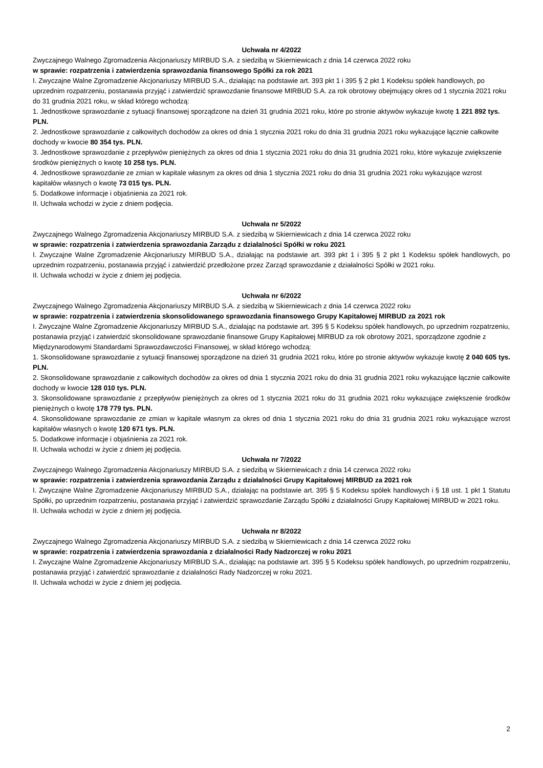Uchwała nr 4/2022
Zwyczajnego Walnego Zgromadzenia Akcjonariuszy MIRBUD S.A. z siedzibą w Skierniewicach z dnia 14 czerwca 2022 roku
w sprawie: rozpatrzenia i zatwierdzenia sprawozdania finansowego Spółki za rok 2021
I. Zwyczajne Walne Zgromadzenie Akcjonariuszy MIRBUD S.A., działając na podstawie art. 393 pkt 1 i 395 § 2 pkt 1 Kodeksu spółek handlowych, po uprzednim rozpatrzeniu, postanawia przyjąć i zatwierdzić sprawozdanie finansowe MIRBUD S.A. za rok obrotowy obejmujący okres od 1 stycznia 2021 roku do 31 grudnia 2021 roku, w skład którego wchodzą:
1. Jednostkowe sprawozdanie z sytuacji finansowej sporządzone na dzień 31 grudnia 2021 roku, które po stronie aktywów wykazuje kwotę 1 221 892 tys. PLN.
2. Jednostkowe sprawozdanie z całkowitych dochodów za okres od dnia 1 stycznia 2021 roku do dnia 31 grudnia 2021 roku wykazujące łącznie całkowite dochody w kwocie 80 354 tys. PLN.
3. Jednostkowe sprawozdanie z przepływów pieniężnych za okres od dnia 1 stycznia 2021 roku do dnia 31 grudnia 2021 roku, które wykazuje zwiększenie środków pieniężnych o kwotę 10 258 tys. PLN.
4. Jednostkowe sprawozdanie ze zmian w kapitale własnym za okres od dnia 1 stycznia 2021 roku do dnia 31 grudnia 2021 roku wykazujące wzrost kapitałów własnych o kwotę 73 015 tys. PLN.
5. Dodatkowe informacje i objaśnienia za 2021 rok.
II. Uchwała wchodzi w życie z dniem podjęcia.
Uchwała nr 5/2022
Zwyczajnego Walnego Zgromadzenia Akcjonariuszy MIRBUD S.A. z siedzibą w Skierniewicach z dnia 14 czerwca 2022 roku
w sprawie: rozpatrzenia i zatwierdzenia sprawozdania Zarządu z działalności Spółki w roku 2021
I. Zwyczajne Walne Zgromadzenie Akcjonariuszy MIRBUD S.A., działając na podstawie art. 393 pkt 1 i 395 § 2 pkt 1 Kodeksu spółek handlowych, po uprzednim rozpatrzeniu, postanawia przyjąć i zatwierdzić przedłożone przez Zarząd sprawozdanie z działalności Spółki w 2021 roku.
II. Uchwała wchodzi w życie z dniem jej podjęcia.
Uchwała nr 6/2022
Zwyczajnego Walnego Zgromadzenia Akcjonariuszy MIRBUD S.A. z siedzibą w Skierniewicach z dnia 14 czerwca 2022 roku
w sprawie: rozpatrzenia i zatwierdzenia skonsolidowanego sprawozdania finansowego Grupy Kapitałowej MIRBUD za 2021 rok
I. Zwyczajne Walne Zgromadzenie Akcjonariuszy MIRBUD S.A., działając na podstawie art. 395 § 5 Kodeksu spółek handlowych, po uprzednim rozpatrzeniu, postanawia przyjąć i zatwierdzić skonsolidowane sprawozdanie finansowe Grupy Kapitałowej MIRBUD za rok obrotowy 2021, sporządzone zgodnie z Międzynarodowymi Standardami Sprawozdawczości Finansowej, w skład którego wchodzą:
1. Skonsolidowane sprawozdanie z sytuacji finansowej sporządzone na dzień 31 grudnia 2021 roku, które po stronie aktywów wykazuje kwotę 2 040 605 tys. PLN.
2. Skonsolidowane sprawozdanie z całkowitych dochodów za okres od dnia 1 stycznia 2021 roku do dnia 31 grudnia 2021 roku wykazujące łącznie całkowite dochody w kwocie 128 010 tys. PLN.
3. Skonsolidowane sprawozdanie z przepływów pieniężnych za okres od 1 stycznia 2021 roku do 31 grudnia 2021 roku wykazujące zwiększenie środków pieniężnych o kwotę 178 779 tys. PLN.
4. Skonsolidowane sprawozdanie ze zmian w kapitale własnym za okres od dnia 1 stycznia 2021 roku do dnia 31 grudnia 2021 roku wykazujące wzrost kapitałów własnych o kwotę 120 671 tys. PLN.
5. Dodatkowe informacje i objaśnienia za 2021 rok.
II. Uchwała wchodzi w życie z dniem jej podjęcia.
Uchwała nr 7/2022
Zwyczajnego Walnego Zgromadzenia Akcjonariuszy MIRBUD S.A. z siedzibą w Skierniewicach z dnia 14 czerwca 2022 roku
w sprawie: rozpatrzenia i zatwierdzenia sprawozdania Zarządu z działalności Grupy Kapitałowej MIRBUD za 2021 rok
I. Zwyczajne Walne Zgromadzenie Akcjonariuszy MIRBUD S.A., działając na podstawie art. 395 § 5 Kodeksu spółek handlowych i § 18 ust. 1 pkt 1 Statutu Spółki, po uprzednim rozpatrzeniu, postanawia przyjąć i zatwierdzić sprawozdanie Zarządu Spółki z działalności Grupy Kapitałowej MIRBUD w 2021 roku.
II. Uchwała wchodzi w życie z dniem jej podjęcia.
Uchwała nr 8/2022
Zwyczajnego Walnego Zgromadzenia Akcjonariuszy MIRBUD S.A. z siedzibą w Skierniewicach z dnia 14 czerwca 2022 roku
w sprawie: rozpatrzenia i zatwierdzenia sprawozdania z działalności Rady Nadzorczej w roku 2021
I. Zwyczajne Walne Zgromadzenie Akcjonariuszy MIRBUD S.A., działając na podstawie art. 395 § 5 Kodeksu spółek handlowych, po uprzednim rozpatrzeniu, postanawia przyjąć i zatwierdzić sprawozdanie z działalności Rady Nadzorczej w roku 2021.
II. Uchwała wchodzi w życie z dniem jej podjęcia.
2